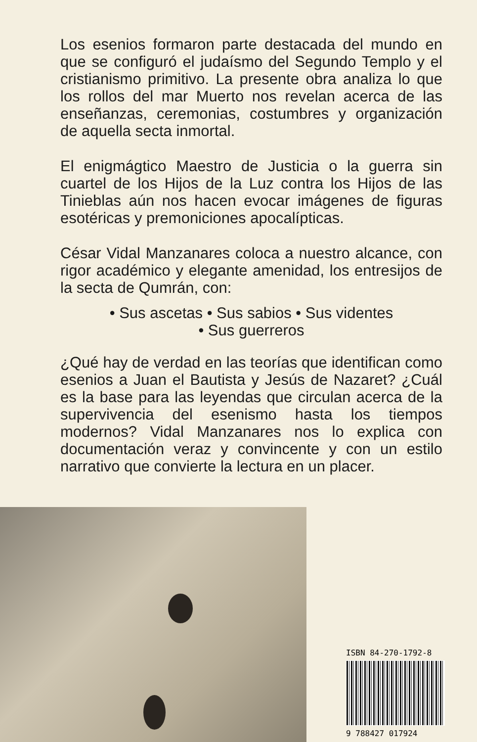Los esenios formaron parte destacada del mundo en que se configuró el judaísmo del Segundo Templo y el cristianismo primitivo. La presente obra analiza lo que los rollos del mar Muerto nos revelan acerca de las enseñanzas, ceremonias, costumbres y organización de aquella secta inmortal.
El enigmágtico Maestro de Justicia o la guerra sin cuartel de los Hijos de la Luz contra los Hijos de las Tinieblas aún nos hacen evocar imágenes de figuras esotéricas y premoniciones apocalípticas.
César Vidal Manzanares coloca a nuestro alcance, con rigor académico y elegante amenidad, los entresijos de la secta de Qumrán, con:
• Sus ascetas • Sus sabios • Sus videntes
• Sus guerreros
¿Qué hay de verdad en las teorías que identifican como esenios a Juan el Bautista y Jesús de Nazaret? ¿Cuál es la base para las leyendas que circulan acerca de la supervivencia del esenismo hasta los tiempos modernos? Vidal Manzanares nos lo explica con documentación veraz y convincente y con un estilo narrativo que convierte la lectura en un placer.
ISBN 84-270-1792-8
9 788427 017924